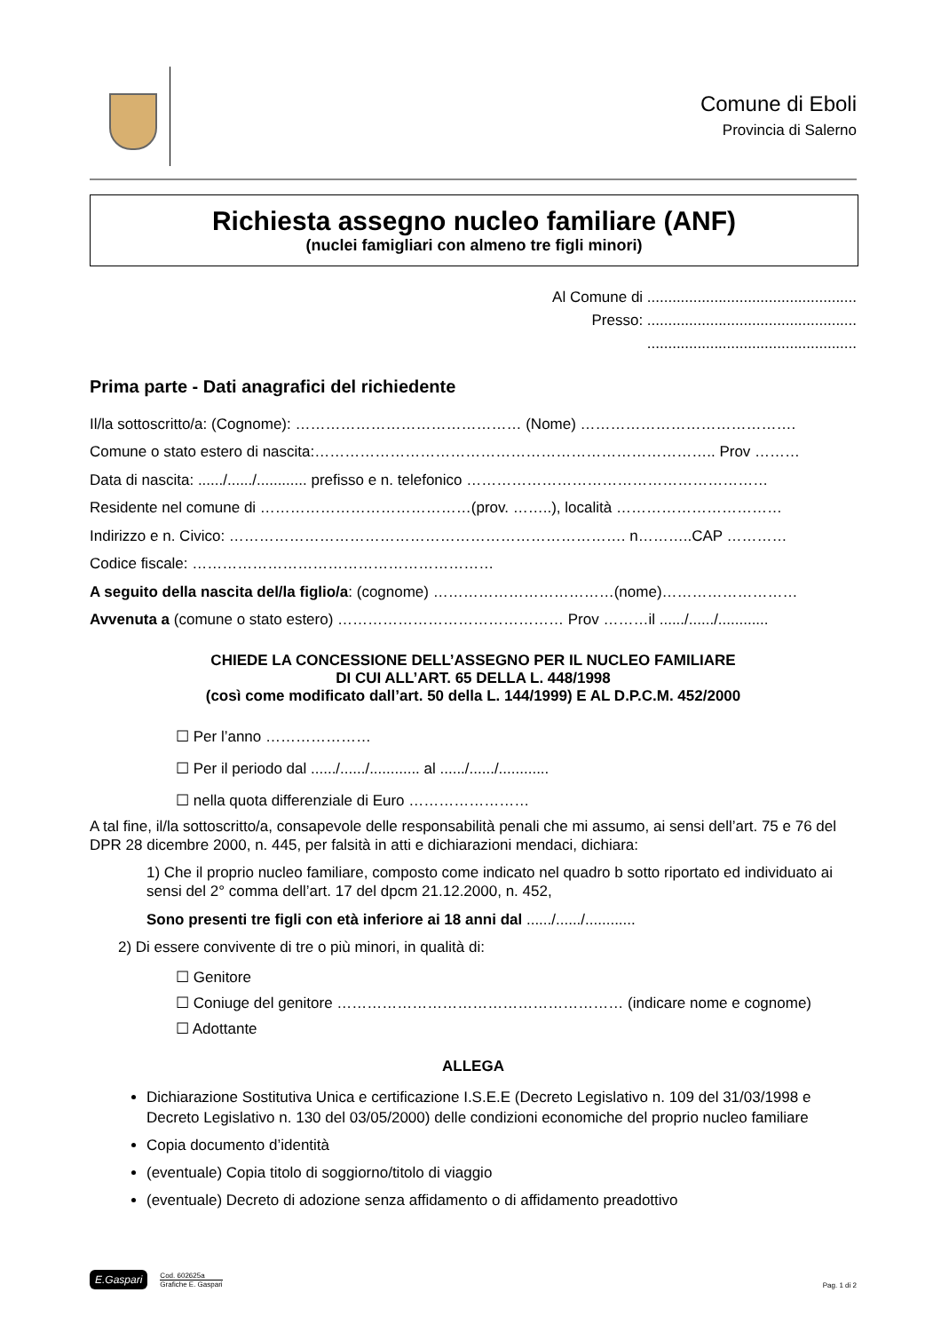Comune di Eboli
Provincia di Salerno
Richiesta assegno nucleo familiare (ANF)
(nuclei famigliari con almeno tre figli minori)
Al Comune di ..................................................
Presso: ..................................................
..................................................
Prima parte - Dati anagrafici del richiedente
Il/la sottoscritto/a: (Cognome): ……………………………………… (Nome) …………………………………….
Comune o stato estero di nascita:…………………………………………………………………….. Prov ………
Data di nascita: ....../....../............ prefisso e n. telefonico ……………………………………………………
Residente nel comune di ……………………………………(prov. ……..), località ……………………………
Indirizzo e n. Civico: ……………………………………………………………………. n………..CAP …………
Codice fiscale: ……………………………………………………
A seguito della nascita del/la figlio/a: (cognome) ………………………………(nome)………………………
Avvenuta a (comune o stato estero) ……………………………………… Prov ………il ....../....../............
CHIEDE LA CONCESSIONE DELL’ASSEGNO PER IL NUCLEO FAMILIARE
DI CUI ALL’ART. 65 DELLA L. 448/1998
(così come modificato dall’art. 50 della L. 144/1999) E AL D.P.C.M. 452/2000
☐ Per l’anno …………………
☐ Per il periodo dal ....../....../............ al ....../....../............
☐ nella quota differenziale di Euro ……………………
A tal fine, il/la sottoscritto/a, consapevole delle responsabilità penali che mi assumo, ai sensi dell’art. 75 e 76 del DPR 28 dicembre 2000, n. 445, per falsità in atti e dichiarazioni mendaci, dichiara:
1) Che il proprio nucleo familiare, composto come indicato nel quadro b sotto riportato ed individuato ai sensi del 2° comma dell’art. 17 del dpcm 21.12.2000, n. 452,
Sono presenti tre figli con età inferiore ai 18 anni dal ....../....../............
2) Di essere convivente di tre o più minori, in qualità di:
☐ Genitore
☐ Coniuge del genitore ………………………………………………… (indicare nome e cognome)
☐ Adottante
ALLEGA
Dichiarazione Sostitutiva Unica e certificazione I.S.E.E (Decreto Legislativo n. 109 del 31/03/1998 e Decreto Legislativo n. 130 del 03/05/2000) delle condizioni economiche del proprio nucleo familiare
Copia documento d’identità
(eventuale) Copia titolo di soggiorno/titolo di viaggio
(eventuale) Decreto di adozione senza affidamento o di affidamento preadottivo
E.Gaspari
Cod. 602625a
Grafiche E. Gaspari
Pag. 1 di 2